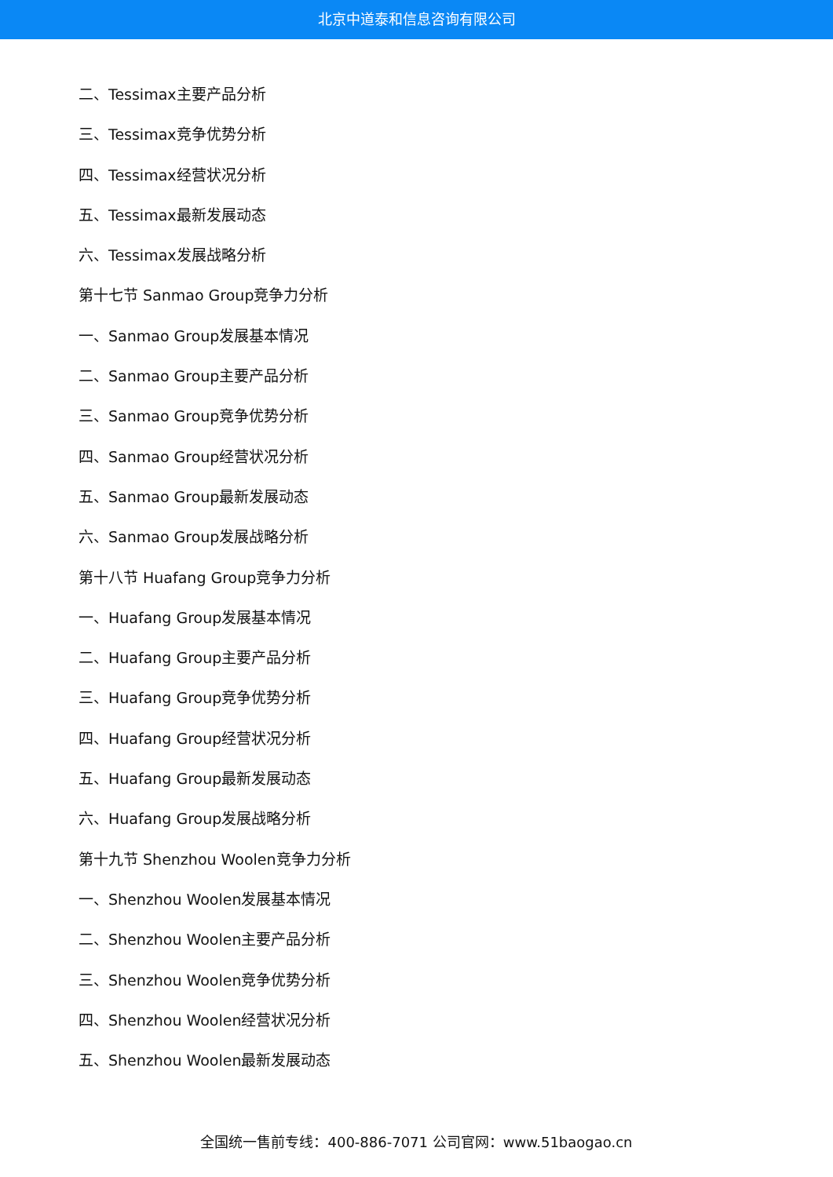北京中道泰和信息咨询有限公司
二、Tessimax主要产品分析
三、Tessimax竞争优势分析
四、Tessimax经营状况分析
五、Tessimax最新发展动态
六、Tessimax发展战略分析
第十七节 Sanmao Group竞争力分析
一、Sanmao Group发展基本情况
二、Sanmao Group主要产品分析
三、Sanmao Group竞争优势分析
四、Sanmao Group经营状况分析
五、Sanmao Group最新发展动态
六、Sanmao Group发展战略分析
第十八节 Huafang Group竞争力分析
一、Huafang Group发展基本情况
二、Huafang Group主要产品分析
三、Huafang Group竞争优势分析
四、Huafang Group经营状况分析
五、Huafang Group最新发展动态
六、Huafang Group发展战略分析
第十九节 Shenzhou Woolen竞争力分析
一、Shenzhou Woolen发展基本情况
二、Shenzhou Woolen主要产品分析
三、Shenzhou Woolen竞争优势分析
四、Shenzhou Woolen经营状况分析
五、Shenzhou Woolen最新发展动态
全国统一售前专线：400-886-7071 公司官网：www.51baogao.cn